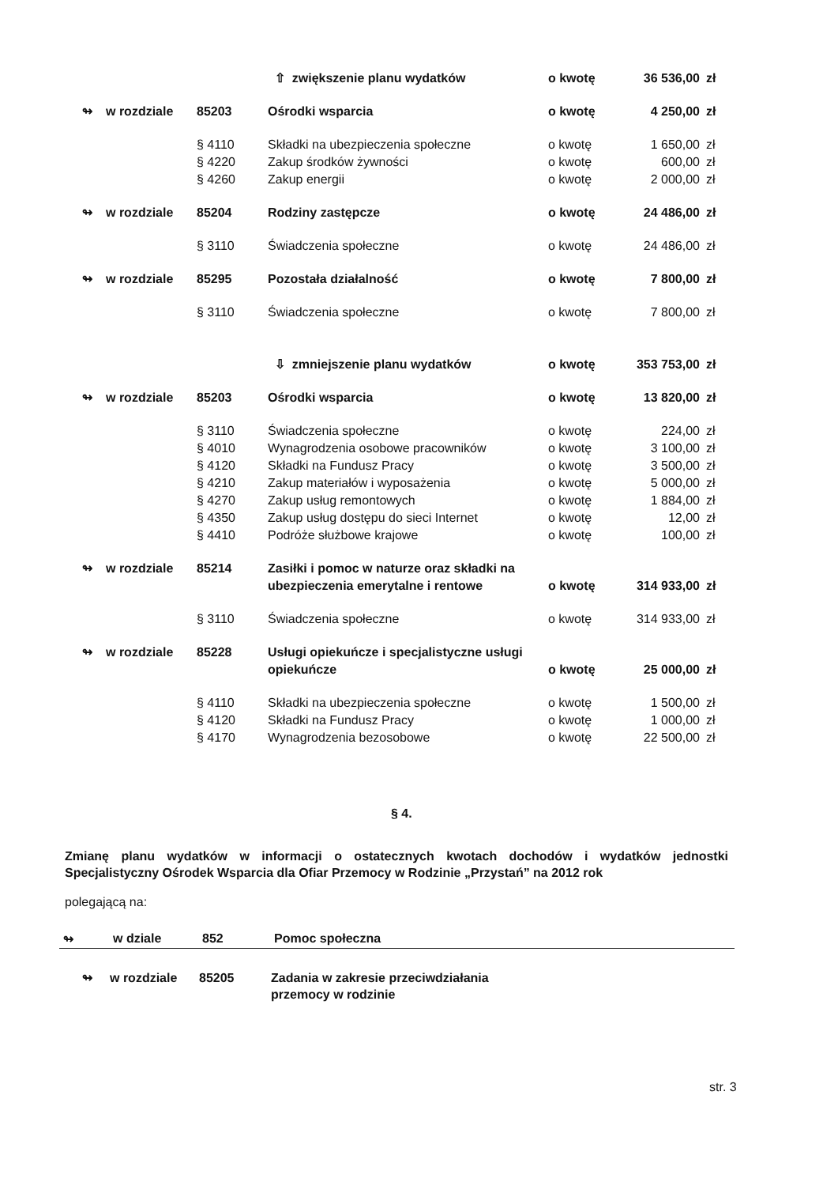| | | | ⇧ zwiększenie planu wydatków | o kwotę | 36 536,00 | zł |
| ↬ | w rozdziale | 85203 | Ośrodki wsparcia | o kwotę | 4 250,00 | zł |
| | | § 4110 | Składki na ubezpieczenia społeczne | o kwotę | 1 650,00 | zł |
| | | § 4220 | Zakup środków żywności | o kwotę | 600,00 | zł |
| | | § 4260 | Zakup energii | o kwotę | 2 000,00 | zł |
| ↬ | w rozdziale | 85204 | Rodziny zastępcze | o kwotę | 24 486,00 | zł |
| | | § 3110 | Świadczenia społeczne | o kwotę | 24 486,00 | zł |
| ↬ | w rozdziale | 85295 | Pozostała działalność | o kwotę | 7 800,00 | zł |
| | | § 3110 | Świadczenia społeczne | o kwotę | 7 800,00 | zł |
| | | | ⇩ zmniejszenie planu wydatków | o kwotę | 353 753,00 | zł |
| ↬ | w rozdziale | 85203 | Ośrodki wsparcia | o kwotę | 13 820,00 | zł |
| | | § 3110 | Świadczenia społeczne | o kwotę | 224,00 | zł |
| | | § 4010 | Wynagrodzenia osobowe pracowników | o kwotę | 3 100,00 | zł |
| | | § 4120 | Składki na Fundusz Pracy | o kwotę | 3 500,00 | zł |
| | | § 4210 | Zakup materiałów i wyposażenia | o kwotę | 5 000,00 | zł |
| | | § 4270 | Zakup usług remontowych | o kwotę | 1 884,00 | zł |
| | | § 4350 | Zakup usług dostępu do sieci Internet | o kwotę | 12,00 | zł |
| | | § 4410 | Podróże służbowe krajowe | o kwotę | 100,00 | zł |
| ↬ | w rozdziale | 85214 | Zasiłki i pomoc w naturze oraz składki na ubezpieczenia emerytalne i rentowe | o kwotę | 314 933,00 | zł |
| | | § 3110 | Świadczenia społeczne | o kwotę | 314 933,00 | zł |
| ↬ | w rozdziale | 85228 | Usługi opiekuńcze i specjalistyczne usługi opiekuńcze | o kwotę | 25 000,00 | zł |
| | | § 4110 | Składki na ubezpieczenia społeczne | o kwotę | 1 500,00 | zł |
| | | § 4120 | Składki na Fundusz Pracy | o kwotę | 1 000,00 | zł |
| | | § 4170 | Wynagrodzenia bezosobowe | o kwotę | 22 500,00 | zł |
§ 4.
Zmianę planu wydatków w informacji o ostatecznych kwotach dochodów i wydatków jednostki Specjalistyczny Ośrodek Wsparcia dla Ofiar Przemocy w Rodzinie „Przystań” na 2012 rok
polegającą na:
↬ w dziale 852 Pomoc społeczna
↬ w rozdziale 85205 Zadania w zakresie przeciwdziałania przemocy w rodzinie
str. 3